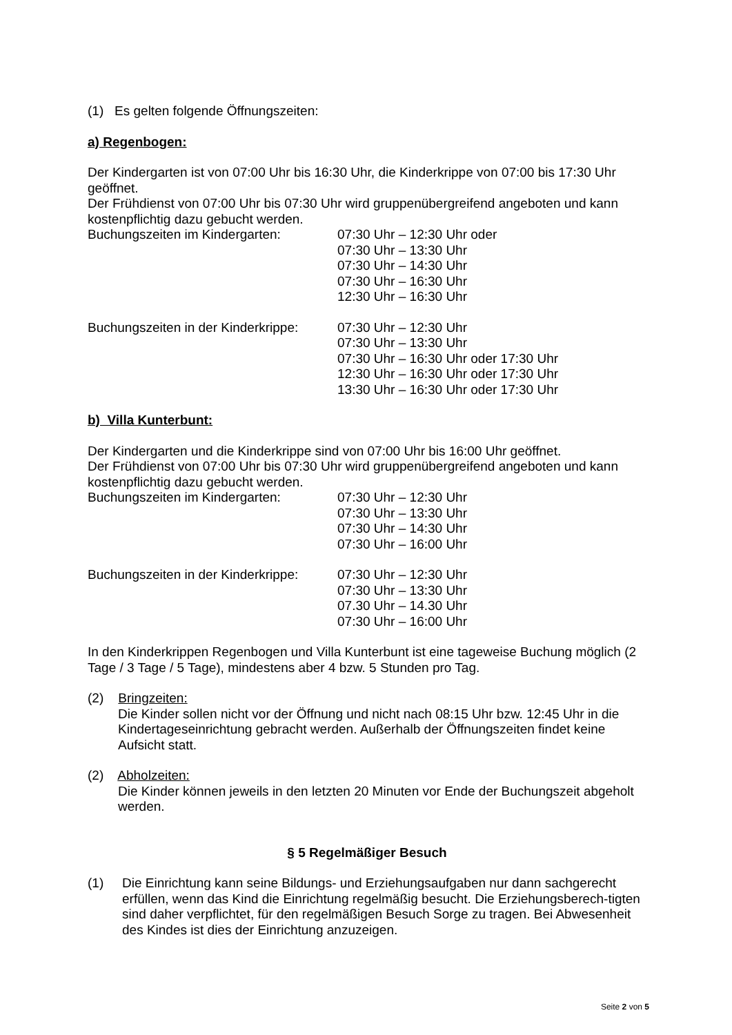(1) Es gelten folgende Öffnungszeiten:
a) Regenbogen:
Der Kindergarten ist von 07:00 Uhr bis 16:30 Uhr, die Kinderkrippe von 07:00 bis 17:30 Uhr geöffnet.
Der Frühdienst von 07:00 Uhr bis 07:30 Uhr wird gruppenübergreifend angeboten und kann kostenpflichtig dazu gebucht werden.
Buchungszeiten im Kindergarten: 07:30 Uhr – 12:30 Uhr oder
07:30 Uhr – 13:30 Uhr
07:30 Uhr – 14:30 Uhr
07:30 Uhr – 16:30 Uhr
12:30 Uhr – 16:30 Uhr
Buchungszeiten in der Kinderkrippe:
07:30 Uhr – 12:30 Uhr
07:30 Uhr – 13:30 Uhr
07:30 Uhr – 16:30 Uhr oder 17:30 Uhr
12:30 Uhr – 16:30 Uhr oder 17:30 Uhr
13:30 Uhr – 16:30 Uhr oder 17:30 Uhr
b) Villa Kunterbunt:
Der Kindergarten und die Kinderkrippe sind von 07:00 Uhr bis 16:00 Uhr geöffnet.
Der Frühdienst von 07:00 Uhr bis 07:30 Uhr wird gruppenübergreifend angeboten und kann kostenpflichtig dazu gebucht werden.
Buchungszeiten im Kindergarten: 07:30 Uhr – 12:30 Uhr
07:30 Uhr – 13:30 Uhr
07:30 Uhr – 14:30 Uhr
07:30 Uhr – 16:00 Uhr
Buchungszeiten in der Kinderkrippe:
07:30 Uhr – 12:30 Uhr
07:30 Uhr – 13:30 Uhr
07.30 Uhr – 14.30 Uhr
07:30 Uhr – 16:00 Uhr
In den Kinderkrippen Regenbogen und Villa Kunterbunt ist eine tageweise Buchung möglich (2 Tage / 3 Tage / 5 Tage), mindestens aber 4 bzw. 5 Stunden pro Tag.
(2) Bringzeiten:
Die Kinder sollen nicht vor der Öffnung und nicht nach 08:15 Uhr bzw. 12:45 Uhr in die Kindertageseinrichtung gebracht werden. Außerhalb der Öffnungszeiten findet keine Aufsicht statt.
(2) Abholzeiten:
Die Kinder können jeweils in den letzten 20 Minuten vor Ende der Buchungszeit abgeholt werden.
§ 5 Regelmäßiger Besuch
(1) Die Einrichtung kann seine Bildungs- und Erziehungsaufgaben nur dann sachgerecht erfüllen, wenn das Kind die Einrichtung regelmäßig besucht. Die Erziehungsberech-tigten sind daher verpflichtet, für den regelmäßigen Besuch Sorge zu tragen. Bei Abwesenheit des Kindes ist dies der Einrichtung anzuzeigen.
Seite 2 von 5